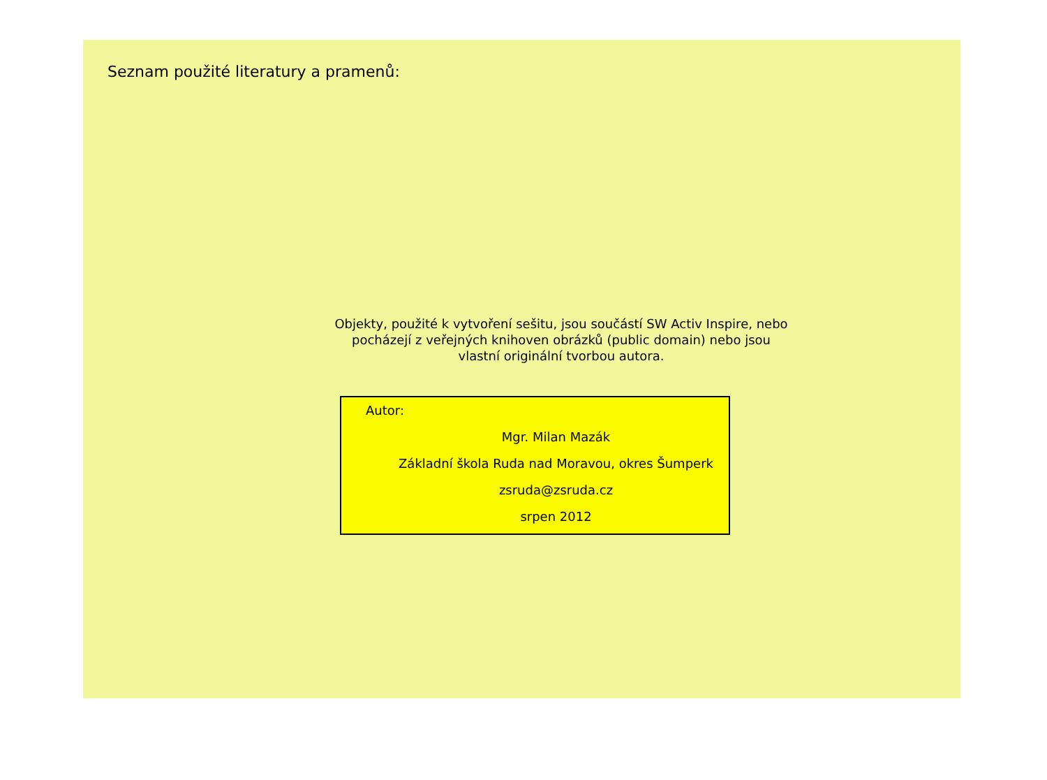Seznam použité literatury a pramenů:
Objekty, použité k vytvoření sešitu, jsou součástí SW Activ Inspire, nebo pocházejí z veřejných knihoven obrázků (public domain) nebo jsou vlastní originální tvorbou autora.
Autor:
Mgr. Milan Mazák
Základní škola Ruda nad Moravou, okres Šumperk
zsruda@zsruda.cz
srpen 2012